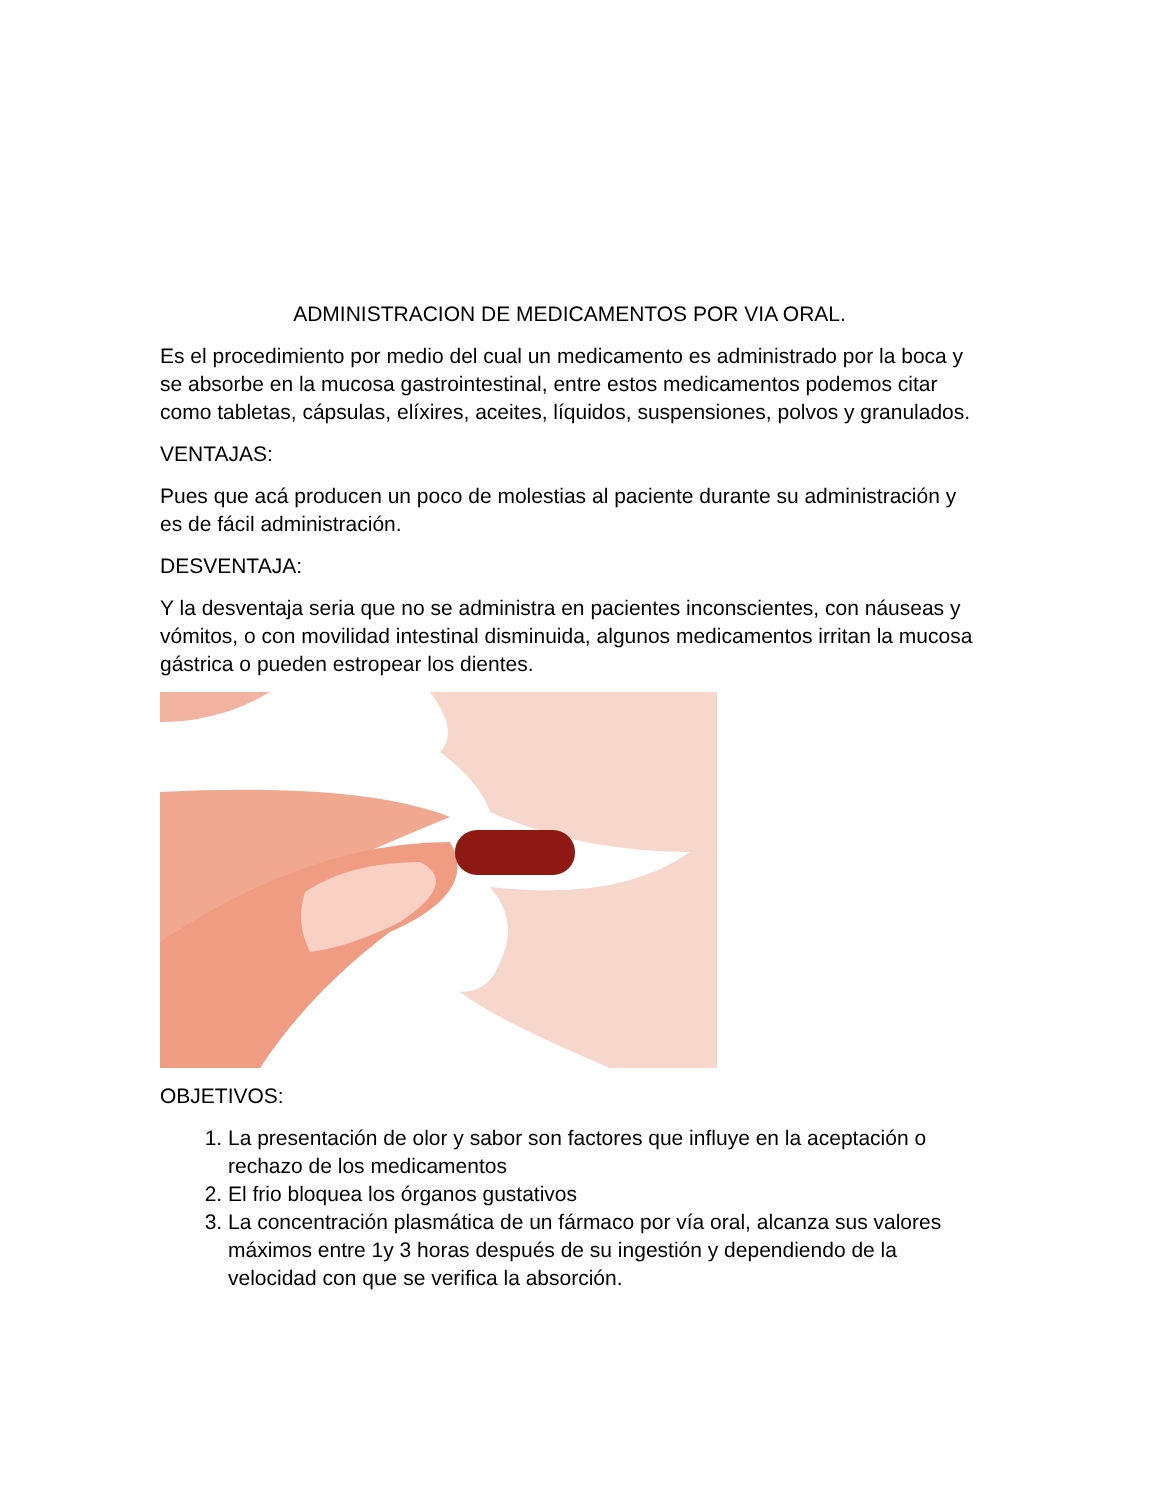ADMINISTRACION DE MEDICAMENTOS POR VIA ORAL.
Es el procedimiento por medio del cual un medicamento es administrado por la boca y se absorbe en la mucosa gastrointestinal, entre estos medicamentos podemos citar como tabletas, cápsulas, elíxires, aceites, líquidos, suspensiones, polvos y granulados.
VENTAJAS:
Pues que acá producen un poco de molestias al paciente durante su administración y es de fácil administración.
DESVENTAJA:
Y la desventaja seria que no se administra en pacientes inconscientes, con náuseas y vómitos, o con movilidad intestinal disminuida, algunos medicamentos irritan la mucosa gástrica o pueden estropear los dientes.
OBJETIVOS:
1. La presentación de olor y sabor son factores que influye en la aceptación o rechazo de los medicamentos
2. El frio bloquea los órganos gustativos
3. La concentración plasmática de un fármaco por vía oral, alcanza sus valores máximos entre 1y 3 horas después de su ingestión y dependiendo de la velocidad con que se verifica la absorción.